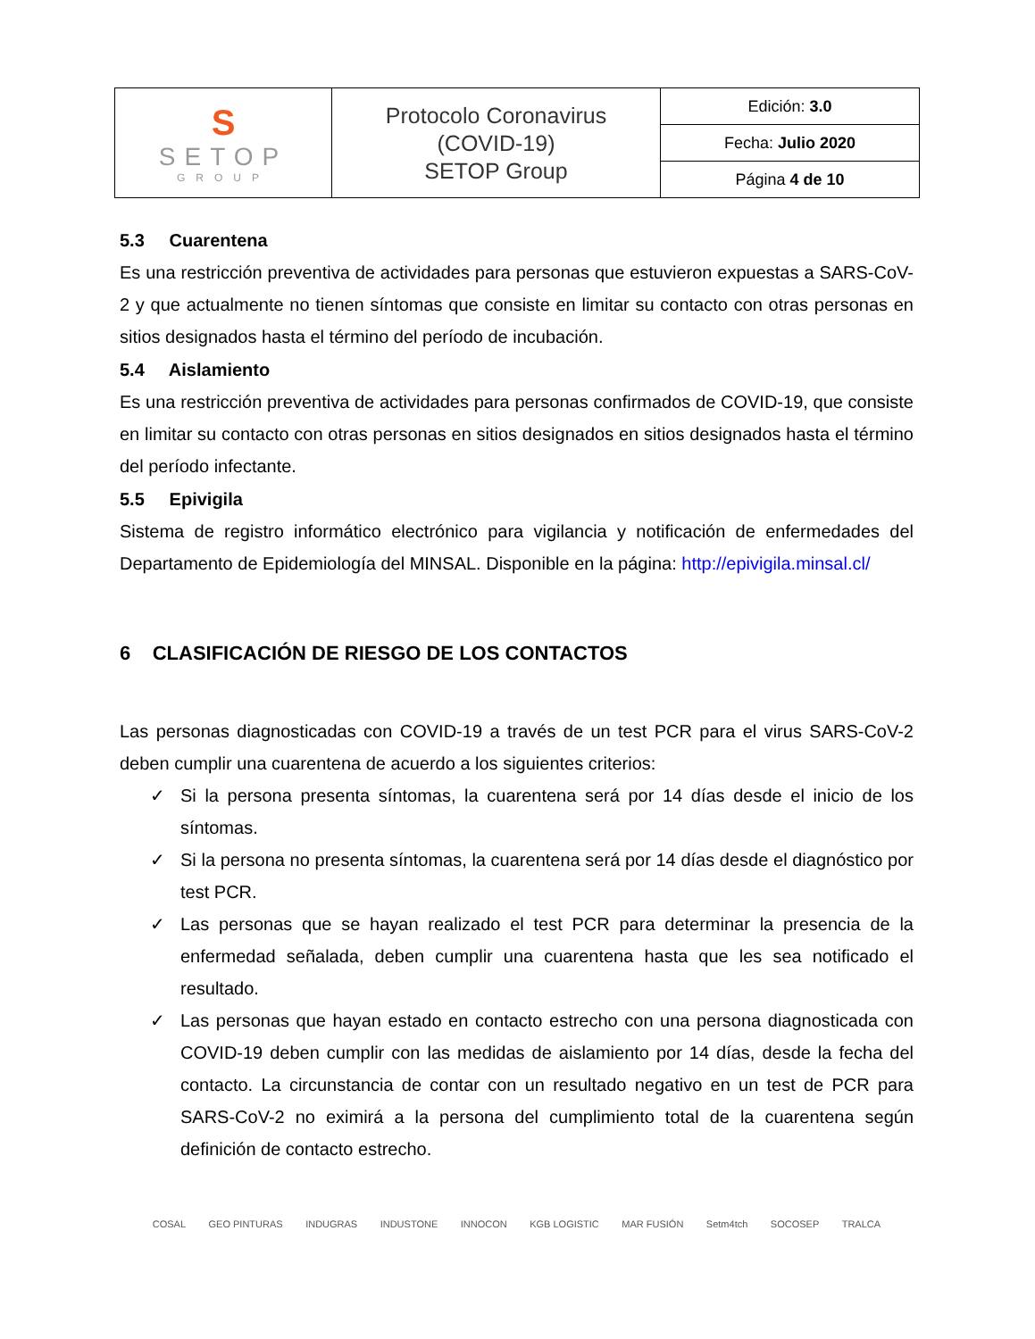| S SETOP GROUP | Protocolo Coronavirus (COVID-19) SETOP Group | Edición: 3.0 |
| | | Fecha: Julio 2020 |
| | | Página 4 de 10 |
5.3 Cuarentena
Es una restricción preventiva de actividades para personas que estuvieron expuestas a SARS-CoV-2 y que actualmente no tienen síntomas que consiste en limitar su contacto con otras personas en sitios designados hasta el término del período de incubación.
5.4 Aislamiento
Es una restricción preventiva de actividades para personas confirmados de COVID-19, que consiste en limitar su contacto con otras personas en sitios designados en sitios designados hasta el término del período infectante.
5.5 Epivigila
Sistema de registro informático electrónico para vigilancia y notificación de enfermedades del Departamento de Epidemiología del MINSAL. Disponible en la página: http://epivigila.minsal.cl/
6 CLASIFICACIÓN DE RIESGO DE LOS CONTACTOS
Las personas diagnosticadas con COVID-19 a través de un test PCR para el virus SARS-CoV-2 deben cumplir una cuarentena de acuerdo a los siguientes criterios:
✓
Si la persona presenta síntomas, la cuarentena será por 14 días desde el inicio de los síntomas.
✓
Si la persona no presenta síntomas, la cuarentena será por 14 días desde el diagnóstico por test PCR.
✓
Las personas que se hayan realizado el test PCR para determinar la presencia de la enfermedad señalada, deben cumplir una cuarentena hasta que les sea notificado el resultado.
✓
Las personas que hayan estado en contacto estrecho con una persona diagnosticada con COVID-19 deben cumplir con las medidas de aislamiento por 14 días, desde la fecha del contacto. La circunstancia de contar con un resultado negativo en un test de PCR para SARS-CoV-2 no eximirá a la persona del cumplimiento total de la cuarentena según definición de contacto estrecho.
COSAL GEO PINTURAS INDUGRAS INDUSTONE INNOCON KGB LOGISTIC MAR FUSIÓN Setm4tch SOCOSEP TRALCA